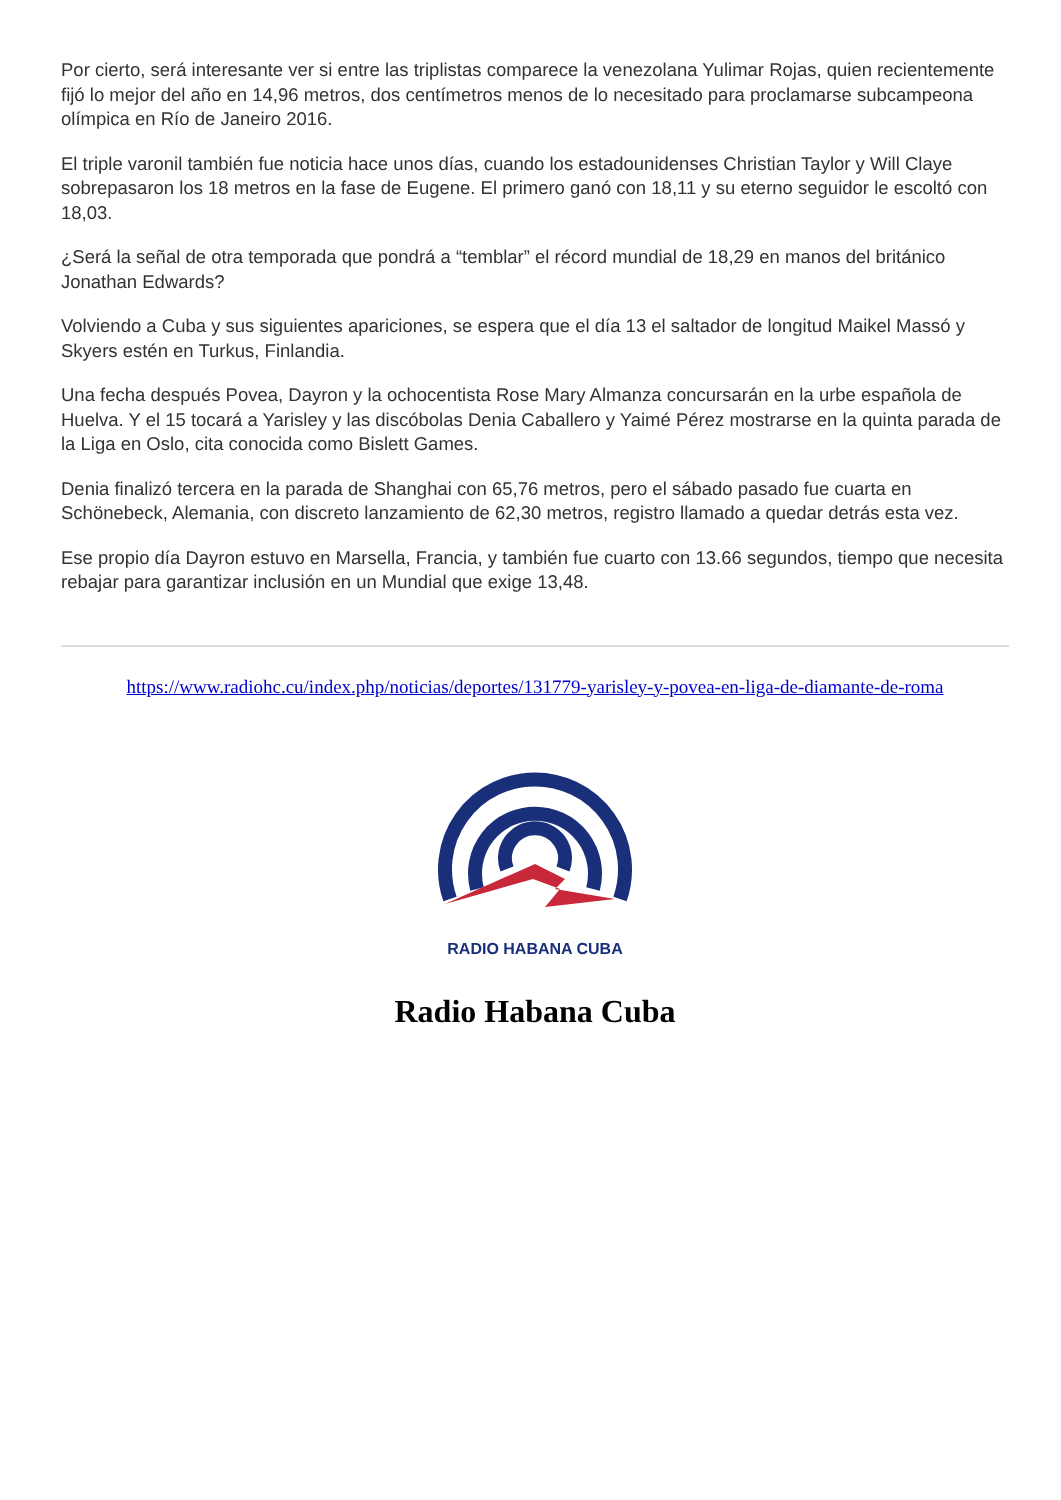Por cierto, será interesante ver si entre las triplistas comparece la venezolana Yulimar Rojas, quien recientemente fijó lo mejor del año en 14,96 metros, dos centímetros menos de lo necesitado para proclamarse subcampeona olímpica en Río de Janeiro 2016.
El triple varonil también fue noticia hace unos días, cuando los estadounidenses Christian Taylor y Will Claye sobrepasaron los 18 metros en la fase de Eugene. El primero ganó con 18,11 y su eterno seguidor le escoltó con 18,03.
¿Será la señal de otra temporada que pondrá a “temblar” el récord mundial de 18,29 en manos del británico Jonathan Edwards?
Volviendo a Cuba y sus siguientes apariciones, se espera que el día 13 el saltador de longitud Maikel Massó y Skyers estén en Turkus, Finlandia.
Una fecha después Povea, Dayron y la ochocentista Rose Mary Almanza concursarán en la urbe española de Huelva. Y el 15 tocará a Yarisley y las discóbolas Denia Caballero y Yaimé Pérez mostrarse en la quinta parada de la Liga en Oslo, cita conocida como Bislett Games.
Denia finalizó tercera en la parada de Shanghai con 65,76 metros, pero el sábado pasado fue cuarta en Schönebeck, Alemania, con discreto lanzamiento de 62,30 metros, registro llamado a quedar detrás esta vez.
Ese propio día Dayron estuvo en Marsella, Francia, y también fue cuarto con 13.66 segundos, tiempo que necesita rebajar para garantizar inclusión en un Mundial que exige 13,48.
https://www.radiohc.cu/index.php/noticias/deportes/131779-yarisley-y-povea-en-liga-de-diamante-de-roma
RADIO HABANA CUBA
Radio Habana Cuba